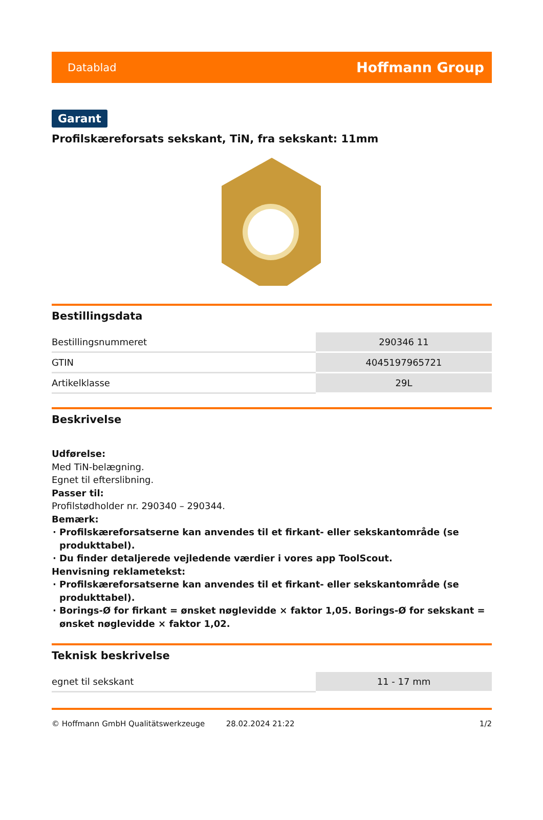Datablad Hoffmann Group
Garant
Profilskæreforsats sekskant, TiN, fra sekskant: 11mm
Bestillingsdata
| Bestillingsnummeret | 290346 11 |
| GTIN | 4045197965721 |
| Artikelklasse | 29L |
Beskrivelse
Udførelse:
Med TiN-belægning.
Egnet til efterslibning.
Passer til:
Profilstødholder nr. 290340 – 290344.
Bemærk:
Profilskæreforsatserne kan anvendes til et firkant- eller sekskantområde (se produkttabel).
Du finder detaljerede vejledende værdier i vores app ToolScout.
Henvisning reklametekst:
Profilskæreforsatserne kan anvendes til et firkant- eller sekskantområde (se produkttabel).
Borings-Ø for firkant = ønsket nøglevidde × faktor 1,05. Borings-Ø for sekskant = ønsket nøglevidde × faktor 1,02.
Teknisk beskrivelse
| egnet til sekskant | 11 - 17 mm |
© Hoffmann GmbH Qualitätswerkzeuge 28.02.2024 21:22 1/2